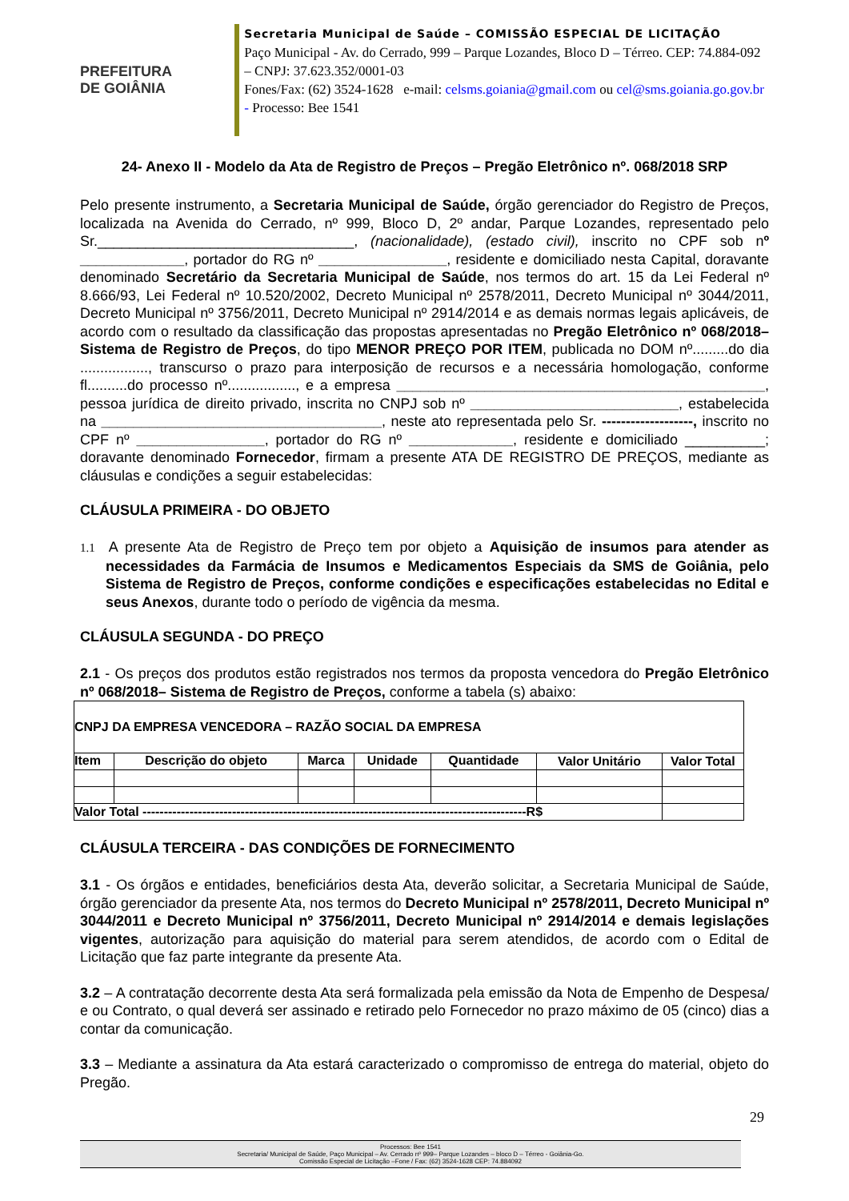PREFEITURA
DE GOIÂNIA
Secretaria Municipal de Saúde – COMISSÃO ESPECIAL DE LICITAÇÃO
Paço Municipal - Av. do Cerrado, 999 – Parque Lozandes, Bloco D – Térreo. CEP: 74.884-092 – CNPJ: 37.623.352/0001-03
Fones/Fax: (62) 3524-1628 e-mail: celsms.goiania@gmail.com ou cel@sms.goiania.go.gov.br - Processo: Bee 1541
24- Anexo II - Modelo da Ata de Registro de Preços – Pregão Eletrônico nº. 068/2018 SRP
Pelo presente instrumento, a Secretaria Municipal de Saúde, órgão gerenciador do Registro de Preços, localizada na Avenida do Cerrado, nº 999, Bloco D, 2º andar, Parque Lozandes, representado pelo Sr.________________________________, (nacionalidade), (estado civil), inscrito no CPF sob nº _____________, portador do RG nº ________________, residente e domiciliado nesta Capital, doravante denominado Secretário da Secretaria Municipal de Saúde, nos termos do art. 15 da Lei Federal nº 8.666/93, Lei Federal nº 10.520/2002, Decreto Municipal nº 2578/2011, Decreto Municipal nº 3044/2011, Decreto Municipal nº 3756/2011, Decreto Municipal nº 2914/2014 e as demais normas legais aplicáveis, de acordo com o resultado da classificação das propostas apresentadas no Pregão Eletrônico nº 068/2018– Sistema de Registro de Preços, do tipo MENOR PREÇO POR ITEM, publicada no DOM nº.........do dia ................., transcurso o prazo para interposição de recursos e a necessária homologação, conforme fl..........do processo nº................., e a empresa ______________________________________________, pessoa jurídica de direito privado, inscrita no CNPJ sob nº __________________________, estabelecida na ___________________________________, neste ato representada pelo Sr. -------------------, inscrito no CPF nº ________________, portador do RG nº _____________, residente e domiciliado __________; doravante denominado Fornecedor, firmam a presente ATA DE REGISTRO DE PREÇOS, mediante as cláusulas e condições a seguir estabelecidas:
CLÁUSULA PRIMEIRA - DO OBJETO
1.1 A presente Ata de Registro de Preço tem por objeto a Aquisição de insumos para atender as necessidades da Farmácia de Insumos e Medicamentos Especiais da SMS de Goiânia, pelo Sistema de Registro de Preços, conforme condições e especificações estabelecidas no Edital e seus Anexos, durante todo o período de vigência da mesma.
CLÁUSULA SEGUNDA - DO PREÇO
2.1 - Os preços dos produtos estão registrados nos termos da proposta vencedora do Pregão Eletrônico nº 068/2018– Sistema de Registro de Preços, conforme a tabela (s) abaixo:
| CNPJ DA EMPRESA VENCEDORA – RAZÃO SOCIAL DA EMPRESA | | | | | | |
| Item | Descrição do objeto | Marca | Unidade | Quantidade | Valor Unitário | Valor Total |
| Valor Total ------------------------------------------------------------------------------------------R$ | | | | | | |
CLÁUSULA TERCEIRA - DAS CONDIÇÕES DE FORNECIMENTO
3.1 - Os órgãos e entidades, beneficiários desta Ata, deverão solicitar, a Secretaria Municipal de Saúde, órgão gerenciador da presente Ata, nos termos do Decreto Municipal nº 2578/2011, Decreto Municipal nº 3044/2011 e Decreto Municipal nº 3756/2011, Decreto Municipal nº 2914/2014 e demais legislações vigentes, autorização para aquisição do material para serem atendidos, de acordo com o Edital de Licitação que faz parte integrante da presente Ata.
3.2 – A contratação decorrente desta Ata será formalizada pela emissão da Nota de Empenho de Despesa/ e ou Contrato, o qual deverá ser assinado e retirado pelo Fornecedor no prazo máximo de 05 (cinco) dias a contar da comunicação.
3.3 – Mediante a assinatura da Ata estará caracterizado o compromisso de entrega do material, objeto do Pregão.
29
Processos: Bee 1541
Secretaria/ Municipal de Saúde, Paço Municipal – Av. Cerrado nº 999– Parque Lozandes – bloco D – Térreo - Goiânia-Go.
Comissão Especial de Licitação –Fone / Fax: (62) 3524-1628 CEP: 74.884092